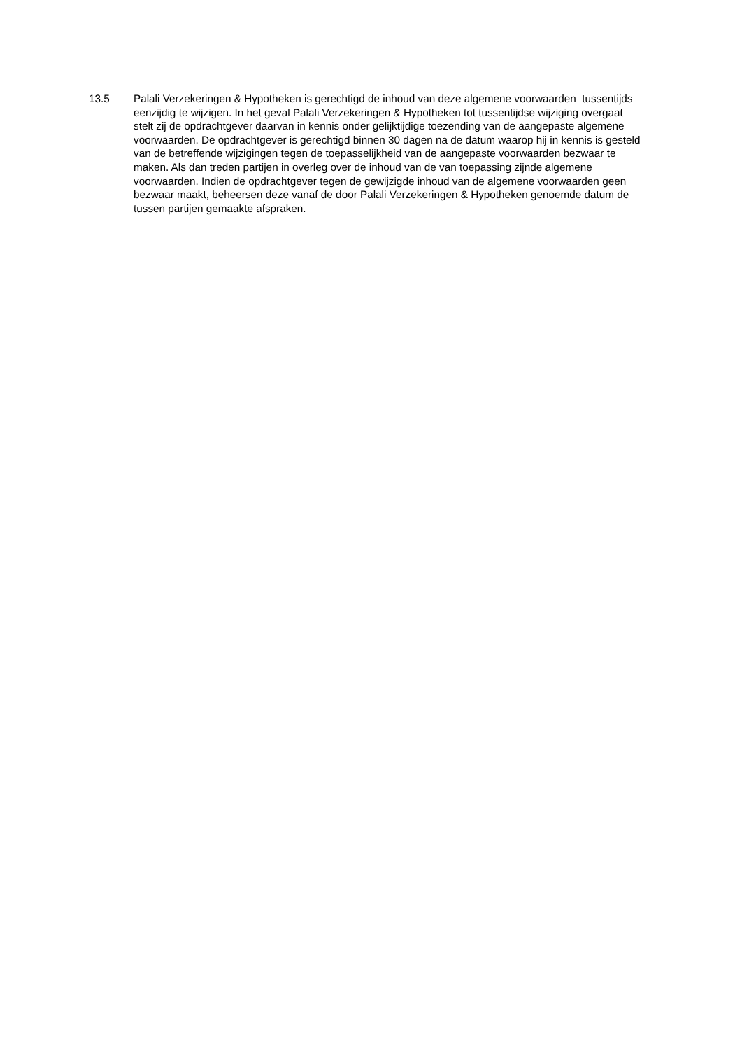13.5 Palali Verzekeringen & Hypotheken is gerechtigd de inhoud van deze algemene voorwaarden tussentijds eenzijdig te wijzigen. In het geval Palali Verzekeringen & Hypotheken tot tussentijdse wijziging overgaat stelt zij de opdrachtgever daarvan in kennis onder gelijktijdige toezending van de aangepaste algemene voorwaarden. De opdrachtgever is gerechtigd binnen 30 dagen na de datum waarop hij in kennis is gesteld van de betreffende wijzigingen tegen de toepasselijkheid van de aangepaste voorwaarden bezwaar te maken. Als dan treden partijen in overleg over de inhoud van de van toepassing zijnde algemene voorwaarden. Indien de opdrachtgever tegen de gewijzigde inhoud van de algemene voorwaarden geen bezwaar maakt, beheersen deze vanaf de door Palali Verzekeringen & Hypotheken genoemde datum de tussen partijen gemaakte afspraken.